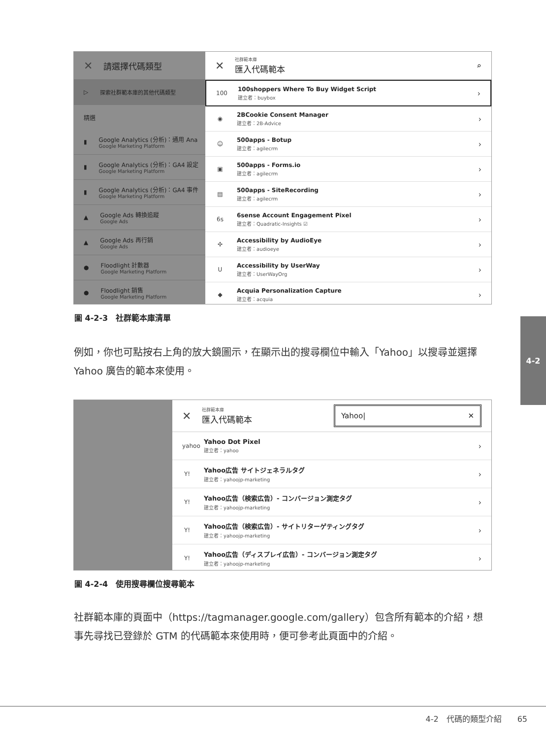✕ 請選擇代碼類型
▷ 探索社群範本庫的其他代碼類型
精選
▮
Google Analytics (分析)：通用 Ana
Google Marketing Platform
▮
Google Analytics (分析)：GA4 設定
Google Marketing Platform
▮
Google Analytics (分析)：GA4 事件
Google Marketing Platform
▲
Google Ads 轉換追蹤
Google Ads
▲
Google Ads 再行銷
Google Ads
●
Floodlight 計數器
Google Marketing Platform
●
Floodlight 銷售
Google Marketing Platform
✕
社群範本庫
匯入代碼範本
⌕
100
100shoppers Where To Buy Widget Script
建立者：buybox
›
◉
2BCookie Consent Manager
建立者：2B-Advice
›
☺
500apps - Botup
建立者：agilecrm
›
▣
500apps - Forms.io
建立者：agilecrm
›
▤
500apps - SiteRecording
建立者：agilecrm
›
6s
6sense Account Engagement Pixel
建立者：Quadratic-Insights ☑
›
✣
Accessibility by AudioEye
建立者：audioeye
›
U
Accessibility by UserWay
建立者：UserWayOrg
›
◆
Acquia Personalization Capture
建立者：acquia
›
圖 4-2-3　社群範本庫清單
例如，你也可點按右上角的放大鏡圖示，在顯示出的搜尋欄位中輸入「Yahoo」以搜尋並選擇 Yahoo 廣告的範本來使用。
4-2
✕
社群範本庫
匯入代碼範本
Yahoo| ✕
yahoo
Yahoo Dot Pixel
建立者：yahoo
›
Y!
Yahoo広告 サイトジェネラルタグ
建立者：yahoojp-marketing
›
Y!
Yahoo広告（検索広告）- コンバージョン測定タグ
建立者：yahoojp-marketing
›
Y!
Yahoo広告（検索広告）- サイトリターゲティングタグ
建立者：yahoojp-marketing
›
Y!
Yahoo広告（ディスプレイ広告）- コンバージョン測定タグ
建立者：yahoojp-marketing
›
圖 4-2-4　使用搜尋欄位搜尋範本
社群範本庫的頁面中（https://tagmanager.google.com/gallery）包含所有範本的介紹，想事先尋找已登錄於 GTM 的代碼範本來使用時，便可參考此頁面中的介紹。
4-2　代碼的類型介紹　　65